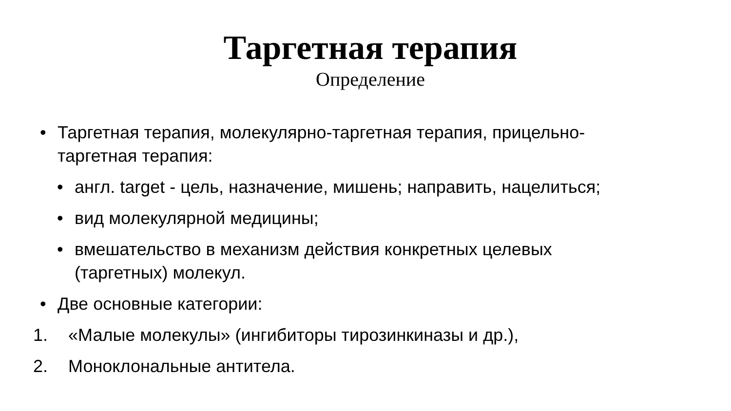Таргетная терапия
Определение
• Таргетная терапия, молекулярно-таргетная терапия, прицельно-таргетная терапия:
• англ. target - цель, назначение, мишень; направить, нацелиться;
• вид молекулярной медицины;
• вмешательство в механизм действия конкретных целевых (таргетных) молекул.
• Две основные категории:
1. «Малые молекулы» (ингибиторы тирозинкиназы и др.),
2. Моноклональные антитела.